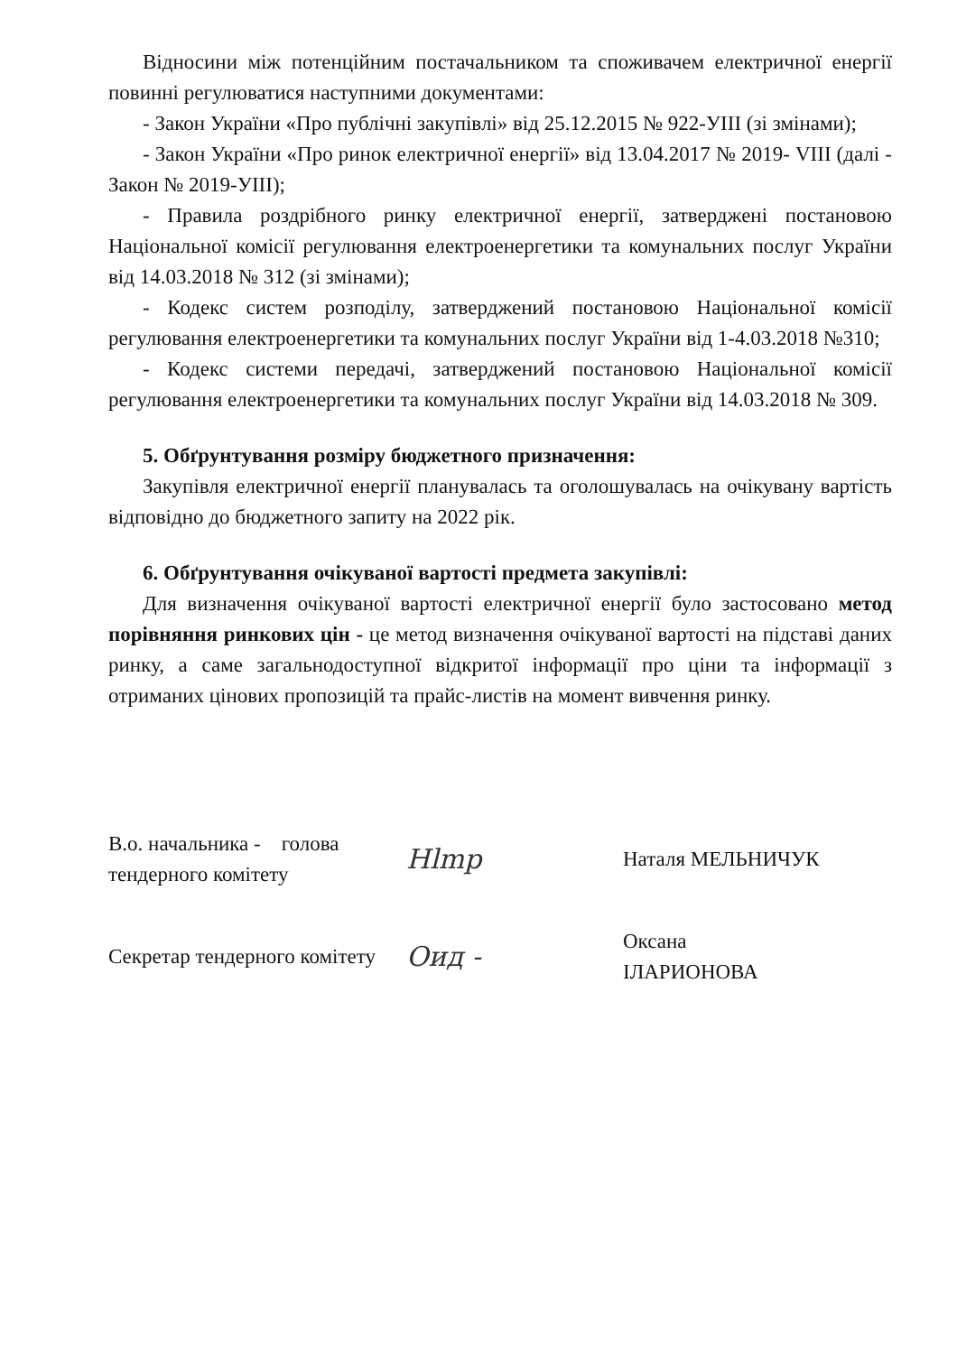Відносини між потенційним постачальником та споживачем електричної енергії повинні регулюватися наступними документами:
- Закон України «Про публічні закупівлі» від 25.12.2015 № 922-УІІІ (зі змінами);
- Закон України «Про ринок електричної енергії» від 13.04.2017 № 2019- VIII (далі - Закон № 2019-УІІІ);
- Правила роздрібного ринку електричної енергії, затверджені постановою Національної комісії регулювання електроенергетики та комунальних послуг України від 14.03.2018 № 312 (зі змінами);
- Кодекс систем розподілу, затверджений постановою Національної комісії регулювання електроенергетики та комунальних послуг України від 1-4.03.2018 №310;
- Кодекс системи передачі, затверджений постановою Національної комісії регулювання електроенергетики та комунальних послуг України від 14.03.2018 № 309.
5. Обґрунтування розміру бюджетного призначення:
Закупівля електричної енергії планувалась та оголошувалась на очікувану вартість відповідно до бюджетного запиту на 2022 рік.
6. Обґрунтування очікуваної вартості предмета закупівлі:
Для визначення очікуваної вартості електричної енергії було застосовано метод порівняння ринкових цін - це метод визначення очікуваної вартості на підставі даних ринку, а саме загальнодоступної відкритої інформації про ціни та інформації з отриманих цінових пропозицій та прайс-листів на момент вивчення ринку.
В.о. начальника - голова тендерного комітету
Hlmp
Наталя МЕЛЬНИЧУК
Секретар тендерного комітету
Оид -
Оксана ІЛАРИОНОВА